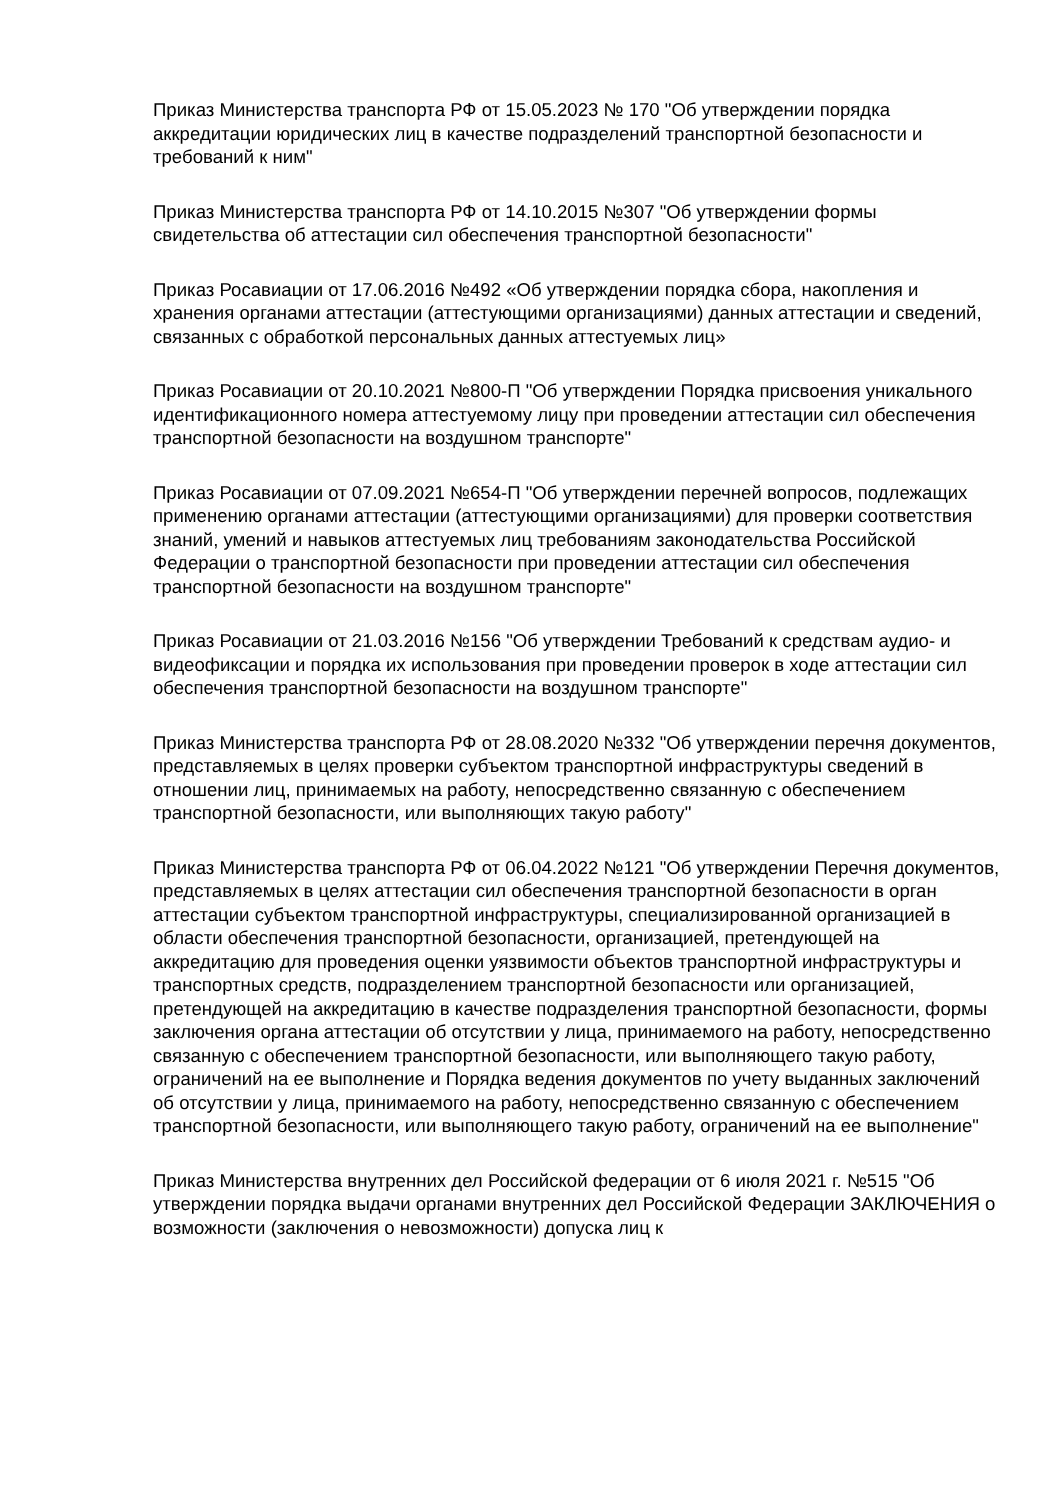Приказ Министерства транспорта РФ от 15.05.2023 № 170 "Об утверждении порядка аккредитации юридических лиц в качестве подразделений транспортной безопасности и требований к ним"
Приказ Министерства транспорта РФ от 14.10.2015 №307 "Об утверждении формы свидетельства об аттестации сил обеспечения транспортной безопасности"
Приказ Росавиации от 17.06.2016 №492 «Об утверждении порядка сбора, накопления и хранения органами аттестации (аттестующими организациями) данных аттестации и сведений, связанных с обработкой персональных данных аттестуемых лиц»
Приказ Росавиации от 20.10.2021 №800-П "Об утверждении Порядка присвоения уникального идентификационного номера аттестуемому лицу при проведении аттестации сил обеспечения транспортной безопасности на воздушном транспорте"
Приказ Росавиации от 07.09.2021 №654-П "Об утверждении перечней вопросов, подлежащих применению органами аттестации (аттестующими организациями) для проверки соответствия знаний, умений и навыков аттестуемых лиц требованиям законодательства Российской Федерации о транспортной безопасности при проведении аттестации сил обеспечения транспортной безопасности на воздушном транспорте"
Приказ Росавиации от 21.03.2016 №156 "Об утверждении Требований к средствам аудио- и видеофиксации и порядка их использования при проведении проверок в ходе аттестации сил обеспечения транспортной безопасности на воздушном транспорте"
Приказ Министерства транспорта РФ от 28.08.2020 №332 "Об утверждении перечня документов, представляемых в целях проверки субъектом транспортной инфраструктуры сведений в отношении лиц, принимаемых на работу, непосредственно связанную с обеспечением транспортной безопасности, или выполняющих такую работу"
Приказ Министерства транспорта РФ от 06.04.2022 №121 "Об утверждении Перечня документов, представляемых в целях аттестации сил обеспечения транспортной безопасности в орган аттестации субъектом транспортной инфраструктуры, специализированной организацией в области обеспечения транспортной безопасности, организацией, претендующей на аккредитацию для проведения оценки уязвимости объектов транспортной инфраструктуры и транспортных средств, подразделением транспортной безопасности или организацией, претендующей на аккредитацию в качестве подразделения транспортной безопасности, формы заключения органа аттестации об отсутствии у лица, принимаемого на работу, непосредственно связанную с обеспечением транспортной безопасности, или выполняющего такую работу, ограничений на ее выполнение и Порядка ведения документов по учету выданных заключений об отсутствии у лица, принимаемого на работу, непосредственно связанную с обеспечением транспортной безопасности, или выполняющего такую работу, ограничений на ее выполнение"
Приказ Министерства внутренних дел Российской федерации от 6 июля 2021 г. №515 "Об утверждении порядка выдачи органами внутренних дел Российской Федерации ЗАКЛЮЧЕНИЯ о возможности (заключения о невозможности) допуска лиц к